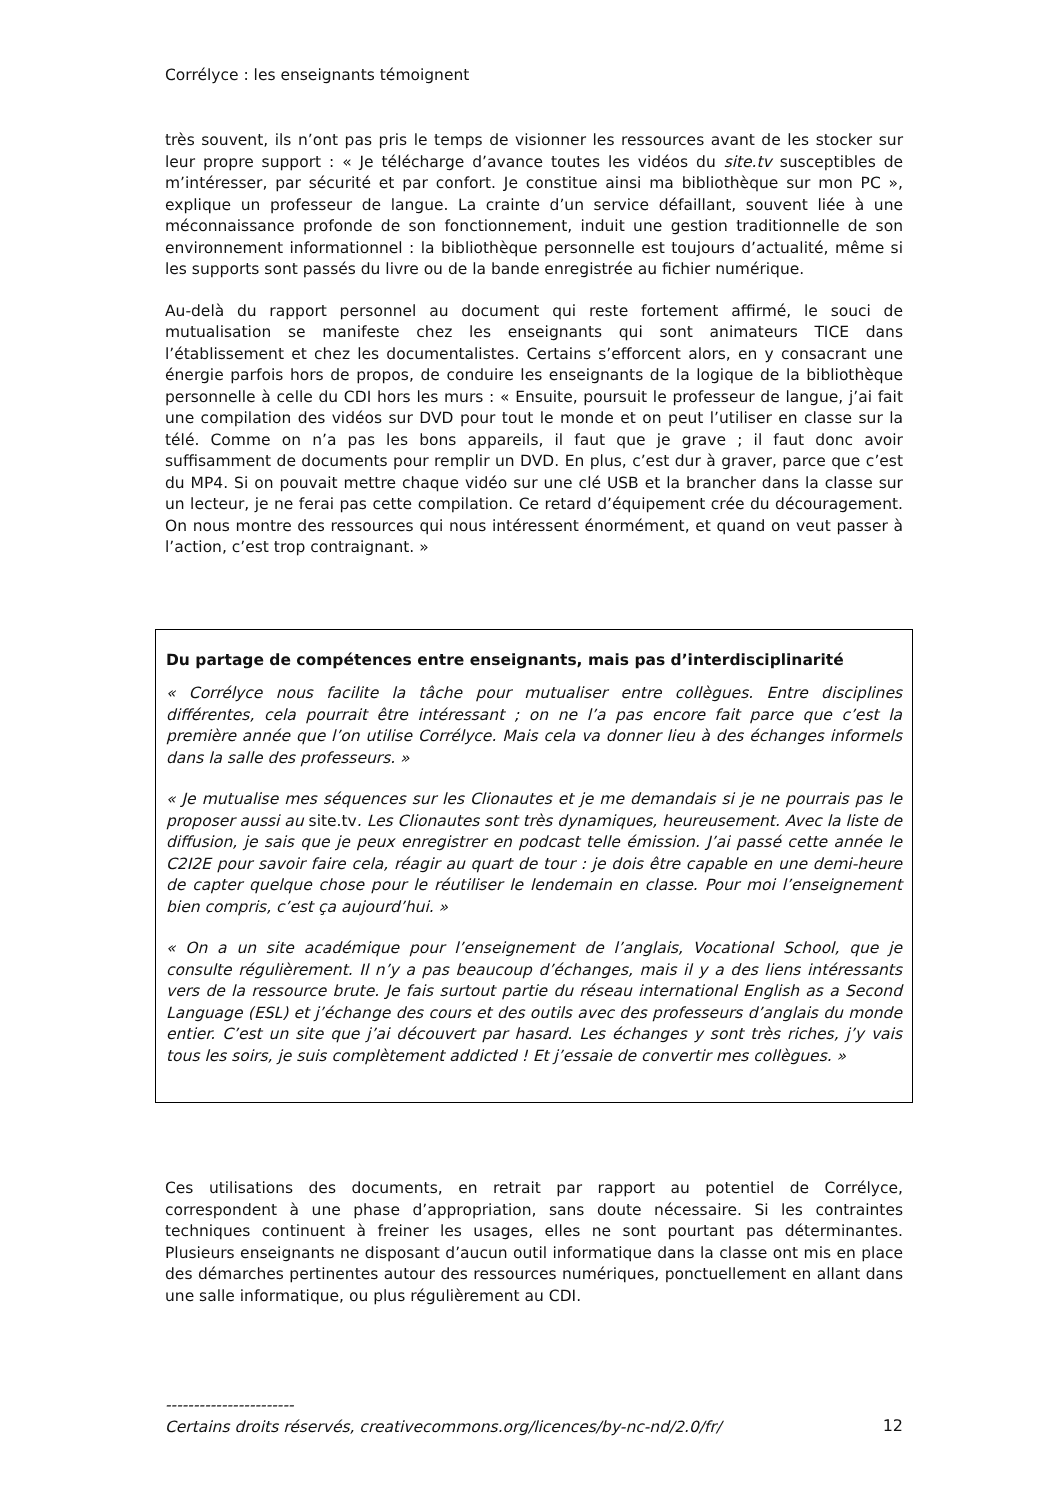Corrélyce : les enseignants témoignent
très souvent, ils n’ont pas pris le temps de visionner les ressources avant de les stocker sur leur propre support : « Je télécharge d’avance toutes les vidéos du site.tv susceptibles de m’intéresser, par sécurité et par confort. Je constitue ainsi ma bibliothèque sur mon PC », explique un professeur de langue. La crainte d’un service défaillant, souvent liée à une méconnaissance profonde de son fonctionnement, induit une gestion traditionnelle de son environnement informationnel : la bibliothèque personnelle est toujours d’actualité, même si les supports sont passés du livre ou de la bande enregistrée au fichier numérique.
Au-delà du rapport personnel au document qui reste fortement affirmé, le souci de mutualisation se manifeste chez les enseignants qui sont animateurs TICE dans l’établissement et chez les documentalistes. Certains s’efforcent alors, en y consacrant une énergie parfois hors de propos, de conduire les enseignants de la logique de la bibliothèque personnelle à celle du CDI hors les murs : « Ensuite, poursuit le professeur de langue, j’ai fait une compilation des vidéos sur DVD pour tout le monde et on peut l’utiliser en classe sur la télé. Comme on n’a pas les bons appareils, il faut que je grave ; il faut donc avoir suffisamment de documents pour remplir un DVD. En plus, c’est dur à graver, parce que c’est du MP4. Si on pouvait mettre chaque vidéo sur une clé USB et la brancher dans la classe sur un lecteur, je ne ferai pas cette compilation. Ce retard d’équipement crée du découragement. On nous montre des ressources qui nous intéressent énormément, et quand on veut passer à l’action, c’est trop contraignant. »
Du partage de compétences entre enseignants, mais pas d’interdisciplinarité
« Corrélyce nous facilite la tâche pour mutualiser entre collègues. Entre disciplines différentes, cela pourrait être intéressant ; on ne l’a pas encore fait parce que c’est la première année que l’on utilise Corrélyce. Mais cela va donner lieu à des échanges informels dans la salle des professeurs. »
« Je mutualise mes séquences sur les Clionautes et je me demandais si je ne pourrais pas le proposer aussi au site.tv. Les Clionautes sont très dynamiques, heureusement. Avec la liste de diffusion, je sais que je peux enregistrer en podcast telle émission. J’ai passé cette année le C2I2E pour savoir faire cela, réagir au quart de tour : je dois être capable en une demi-heure de capter quelque chose pour le réutiliser le lendemain en classe. Pour moi l’enseignement bien compris, c’est ça aujourd’hui. »
« On a un site académique pour l’enseignement de l’anglais, Vocational School, que je consulte régulièrement. Il n’y a pas beaucoup d’échanges, mais il y a des liens intéressants vers de la ressource brute. Je fais surtout partie du réseau international English as a Second Language (ESL) et j’échange des cours et des outils avec des professeurs d’anglais du monde entier. C’est un site que j’ai découvert par hasard. Les échanges y sont très riches, j’y vais tous les soirs, je suis complètement addicted ! Et j’essaie de convertir mes collègues. »
Ces utilisations des documents, en retrait par rapport au potentiel de Corrélyce, correspondent à une phase d’appropriation, sans doute nécessaire. Si les contraintes techniques continuent à freiner les usages, elles ne sont pourtant pas déterminantes. Plusieurs enseignants ne disposant d’aucun outil informatique dans la classe ont mis en place des démarches pertinentes autour des ressources numériques, ponctuellement en allant dans une salle informatique, ou plus régulièrement au CDI.
-----------------------
Certains droits réservés, creativecommons.org/licences/by-nc-nd/2.0/fr/
12